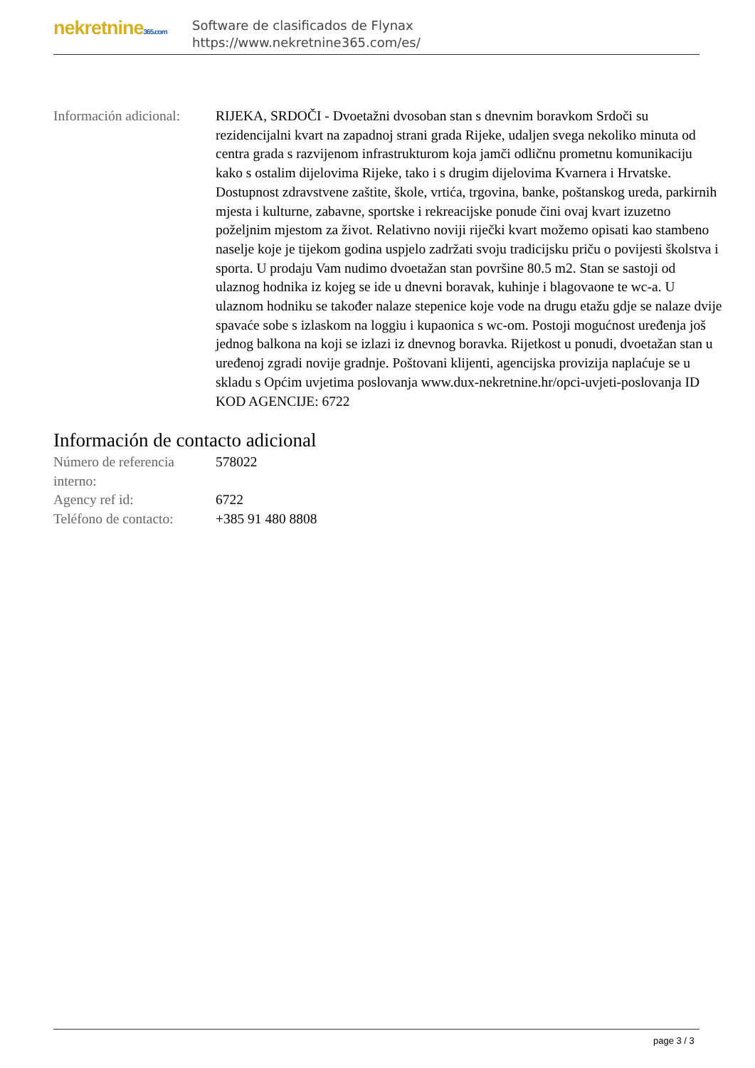nekretnine365.com
Software de clasificados de Flynax
https://www.nekretnine365.com/es/
| Información adicional: | RIJEKA, SRDOČI - Dvoetažni dvosoban stan s dnevnim boravkom Srdoči su rezidencijalni kvart na zapadnoj strani grada Rijeke, udaljen svega nekoliko minuta od centra grada s razvijenom infrastrukturom koja jamči odličnu prometnu komunikaciju kako s ostalim dijelovima Rijeke, tako i s drugim dijelovima Kvarnera i Hrvatske. Dostupnost zdravstvene zaštite, škole, vrtića, trgovina, banke, poštanskog ureda, parkirnih mjesta i kulturne, zabavne, sportske i rekreacijske ponude čini ovaj kvart izuzetno poželjnim mjestom za život. Relativno noviji riječki kvart možemo opisati kao stambeno naselje koje je tijekom godina uspjelo zadržati svoju tradicijsku priču o povijesti školstva i sporta. U prodaju Vam nudimo dvoetažan stan površine 80.5 m2. Stan se sastoji od ulaznog hodnika iz kojeg se ide u dnevni boravak, kuhinje i blagovaone te wc-a. U ulaznom hodniku se također nalaze stepenice koje vode na drugu etažu gdje se nalaze dvije spavaće sobe s izlaskom na loggiu i kupaonica s wc-om. Postoji mogućnost uređenja još jednog balkona na koji se izlazi iz dnevnog boravka. Rijetkost u ponudi, dvoetažan stan u uređenoj zgradi novije gradnje. Poštovani klijenti, agencijska provizija naplaćuje se u skladu s Općim uvjetima poslovanja www.dux-nekretnine.hr/opci-uvjeti-poslovanja ID KOD AGENCIJE: 6722 |
Información de contacto adicional
| Número de referencia interno: | 578022 |
| Agency ref id: | 6722 |
| Teléfono de contacto: | +385 91 480 8808 |
page 3 / 3